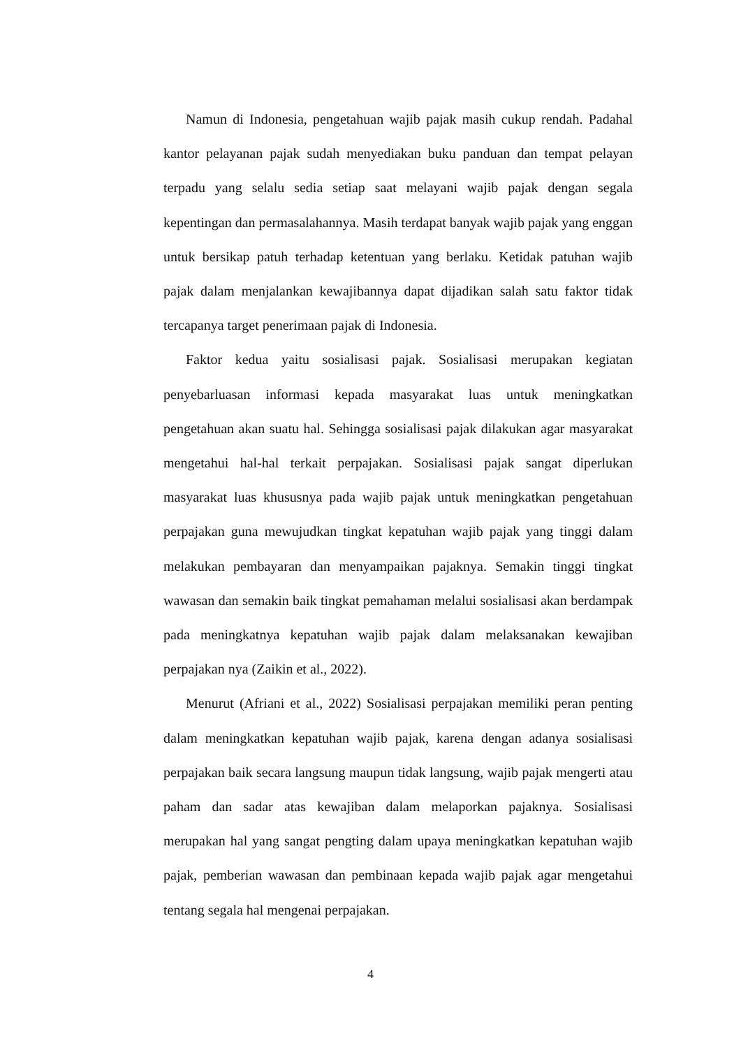Namun di Indonesia, pengetahuan wajib pajak masih cukup rendah. Padahal kantor pelayanan pajak sudah menyediakan buku panduan dan tempat pelayan terpadu yang selalu sedia setiap saat melayani wajib pajak dengan segala kepentingan dan permasalahannya. Masih terdapat banyak wajib pajak yang enggan untuk bersikap patuh terhadap ketentuan yang berlaku. Ketidak patuhan wajib pajak dalam menjalankan kewajibannya dapat dijadikan salah satu faktor tidak tercapanya target penerimaan pajak di Indonesia.
Faktor kedua yaitu sosialisasi pajak. Sosialisasi merupakan kegiatan penyebarluasan informasi kepada masyarakat luas untuk meningkatkan pengetahuan akan suatu hal. Sehingga sosialisasi pajak dilakukan agar masyarakat mengetahui hal-hal terkait perpajakan. Sosialisasi pajak sangat diperlukan masyarakat luas khususnya pada wajib pajak untuk meningkatkan pengetahuan perpajakan guna mewujudkan tingkat kepatuhan wajib pajak yang tinggi dalam melakukan pembayaran dan menyampaikan pajaknya. Semakin tinggi tingkat wawasan dan semakin baik tingkat pemahaman melalui sosialisasi akan berdampak pada meningkatnya kepatuhan wajib pajak dalam melaksanakan kewajiban perpajakan nya (Zaikin et al., 2022).
Menurut (Afriani et al., 2022) Sosialisasi perpajakan memiliki peran penting dalam meningkatkan kepatuhan wajib pajak, karena dengan adanya sosialisasi perpajakan baik secara langsung maupun tidak langsung, wajib pajak mengerti atau paham dan sadar atas kewajiban dalam melaporkan pajaknya. Sosialisasi merupakan hal yang sangat pengting dalam upaya meningkatkan kepatuhan wajib pajak, pemberian wawasan dan pembinaan kepada wajib pajak agar mengetahui tentang segala hal mengenai perpajakan.
4